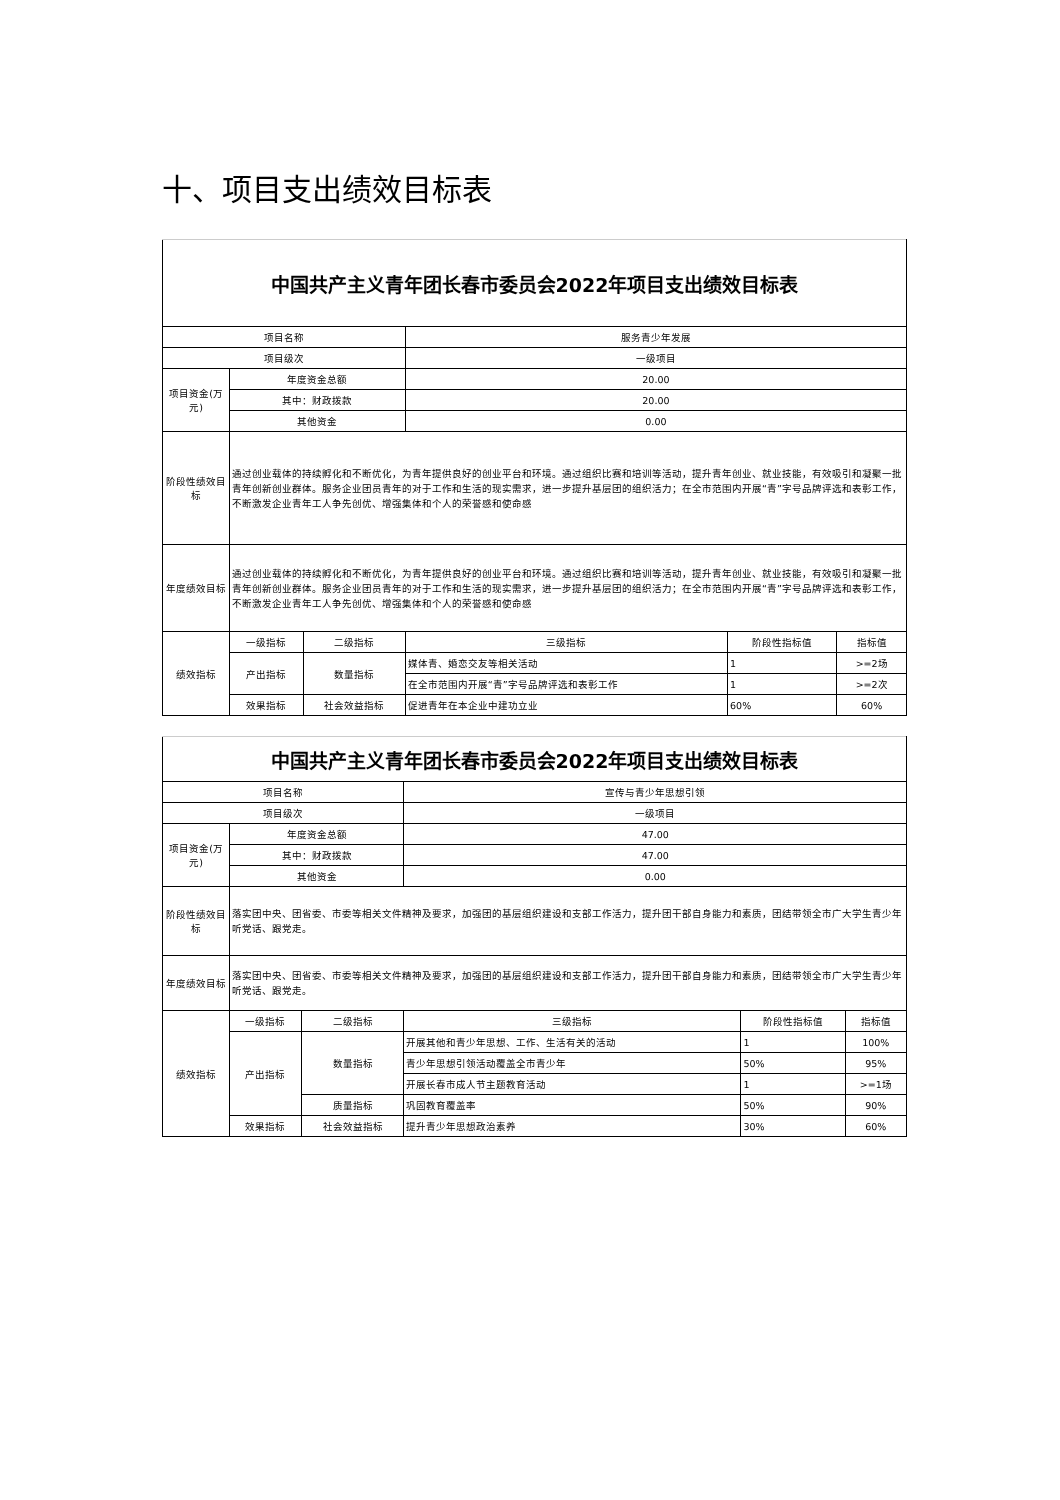十、项目支出绩效目标表
| 中国共产主义青年团长春市委员会2022年项目支出绩效目标表 | | | | | |
| --- | --- | --- | --- | --- | --- |
| 项目名称 | | | 服务青少年发展 | | |
| 项目级次 | | | 一级项目 | | |
| 项目资金(万元) | 年度资金总额 | | 20.00 | | |
| | 其中：财政拨款 | | 20.00 | | |
| | 其他资金 | | 0.00 | | |
| 阶段性绩效目标 | 通过创业载体的持续孵化和不断优化，为青年提供良好的创业平台和环境。通过组织比赛和培训等活动，提升青年创业、就业技能，有效吸引和凝聚一批青年创新创业群体。服务企业团员青年的对于工作和生活的现实需求，进一步提升基层团的组织活力；在全市范围内开展“青”字号品牌评选和表彰工作，不断激发企业青年工人争先创优、增强集体和个人的荣誉感和使命感 | | | | |
| 年度绩效目标 | 通过创业载体的持续孵化和不断优化，为青年提供良好的创业平台和环境。通过组织比赛和培训等活动，提升青年创业、就业技能，有效吸引和凝聚一批青年创新创业群体。服务企业团员青年的对于工作和生活的现实需求，进一步提升基层团的组织活力；在全市范围内开展“青”字号品牌评选和表彰工作，不断激发企业青年工人争先创优、增强集体和个人的荣誉感和使命感 | | | | |
| 绩效指标 | 一级指标 | 二级指标 | 三级指标 | 阶段性指标值 | 指标值 |
| | 产出指标 | 数量指标 | 媒体青、婚恋交友等相关活动 | 1 | >=2场 |
| | | | 在全市范围内开展“青”字号品牌评选和表彰工作 | 1 | >=2次 |
| | 效果指标 | 社会效益指标 | 促进青年在本企业中建功立业 | 60% | 60% |
| 中国共产主义青年团长春市委员会2022年项目支出绩效目标表 | | | | | |
| --- | --- | --- | --- | --- | --- |
| 项目名称 | | | 宣传与青少年思想引领 | | |
| 项目级次 | | | 一级项目 | | |
| 项目资金(万元) | 年度资金总额 | | 47.00 | | |
| | 其中：财政拨款 | | 47.00 | | |
| | 其他资金 | | 0.00 | | |
| 阶段性绩效目标 | 落实团中央、团省委、市委等相关文件精神及要求，加强团的基层组织建设和支部工作活力，提升团干部自身能力和素质，团结带领全市广大学生青少年听党话、跟党走。 | | | | |
| 年度绩效目标 | 落实团中央、团省委、市委等相关文件精神及要求，加强团的基层组织建设和支部工作活力，提升团干部自身能力和素质，团结带领全市广大学生青少年听党话、跟党走。 | | | | |
| 绩效指标 | 一级指标 | 二级指标 | 三级指标 | 阶段性指标值 | 指标值 |
| | 产出指标 | 数量指标 | 开展其他和青少年思想、工作、生活有关的活动 | 1 | 100% |
| | | | 青少年思想引领活动覆盖全市青少年 | 50% | 95% |
| | | | 开展长春市成人节主题教育活动 | 1 | >=1场 |
| | | 质量指标 | 巩固教育覆盖率 | 50% | 90% |
| | 效果指标 | 社会效益指标 | 提升青少年思想政治素养 | 30% | 60% |